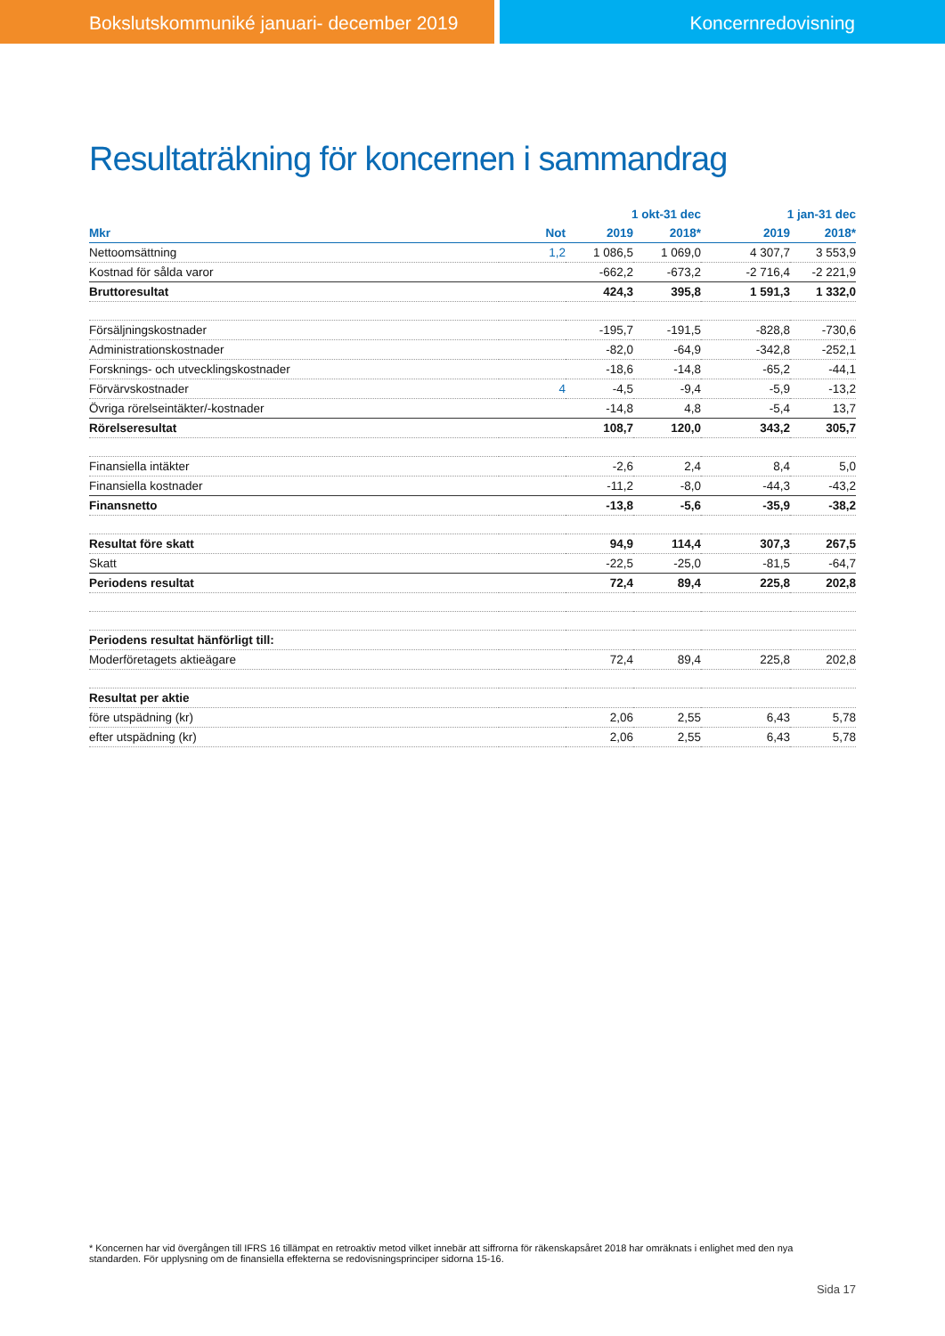Bokslutskommuniké januari- december 2019 Koncernredovisning
Resultaträkning för koncernen i sammandrag
| | | 1 okt-31 dec | | 1 jan-31 dec | |
| --- | --- | --- | --- | --- | --- |
| Mkr | Not | 2019 | 2018* | 2019 | 2018* |
| Nettoomsättning | 1,2 | 1 086,5 | 1 069,0 | 4 307,7 | 3 553,9 |
| Kostnad för sålda varor | | -662,2 | -673,2 | -2 716,4 | -2 221,9 |
| Bruttoresultat | | 424,3 | 395,8 | 1 591,3 | 1 332,0 |
| Försäljningskostnader | | -195,7 | -191,5 | -828,8 | -730,6 |
| Administrationskostnader | | -82,0 | -64,9 | -342,8 | -252,1 |
| Forsknings- och utvecklingskostnader | | -18,6 | -14,8 | -65,2 | -44,1 |
| Förvärvskostnader | 4 | -4,5 | -9,4 | -5,9 | -13,2 |
| Övriga rörelseintäkter/-kostnader | | -14,8 | 4,8 | -5,4 | 13,7 |
| Rörelseresultat | | 108,7 | 120,0 | 343,2 | 305,7 |
| Finansiella intäkter | | -2,6 | 2,4 | 8,4 | 5,0 |
| Finansiella kostnader | | -11,2 | -8,0 | -44,3 | -43,2 |
| Finansnetto | | -13,8 | -5,6 | -35,9 | -38,2 |
| Resultat före skatt | | 94,9 | 114,4 | 307,3 | 267,5 |
| Skatt | | -22,5 | -25,0 | -81,5 | -64,7 |
| Periodens resultat | | 72,4 | 89,4 | 225,8 | 202,8 |
| Periodens resultat hänförligt till: | | | | | |
| Moderföretagets aktieägare | | 72,4 | 89,4 | 225,8 | 202,8 |
| Resultat per aktie | | | | | |
| före utspädning (kr) | | 2,06 | 2,55 | 6,43 | 5,78 |
| efter utspädning (kr) | | 2,06 | 2,55 | 6,43 | 5,78 |
* Koncernen har vid övergången till IFRS 16 tillämpat en retroaktiv metod vilket innebär att siffrorna för räkenskapsåret 2018 har omräknats i enlighet med den nya standarden. För upplysning om de finansiella effekterna se redovisningsprinciper sidorna 15-16.
Sida 17